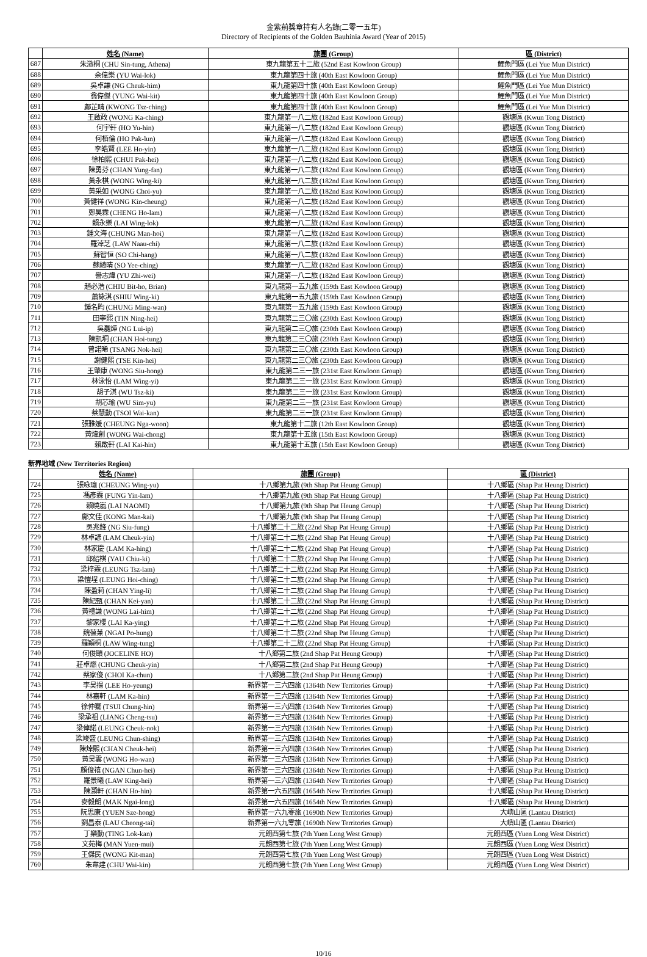金紫荊獎章持有人名錄(二零一五年)
Directory of Recipients of the Golden Bauhinia Award (Year of 2015)
| | 姓名 (Name) | 旅團 (Group) | 區 (District) |
| --- | --- | --- | --- |
| 687 | 朱澂桐 (CHU Sin-tung, Athena) | 東九龍第五十二旅 (52nd East Kowloon Group) | 鯉魚門區 (Lei Yue Mun District) |
| 688 | 余偉樂 (YU Wai-lok) | 東九龍第四十旅 (40th East Kowloon Group) | 鯉魚門區 (Lei Yue Mun District) |
| 689 | 吳卓謙 (NG Cheuk-him) | 東九龍第四十旅 (40th East Kowloon Group) | 鯉魚門區 (Lei Yue Mun District) |
| 690 | 翁偉傑 (YUNG Wai-kit) | 東九龍第四十旅 (40th East Kowloon Group) | 鯉魚門區 (Lei Yue Mun District) |
| 691 | 鄺芷晴 (KWONG Tsz-ching) | 東九龍第四十旅 (40th East Kowloon Group) | 鯉魚門區 (Lei Yue Mun District) |
| 692 | 王啟政 (WONG Ka-ching) | 東九龍第一八二旅 (182nd East Kowloon Group) | 觀塘區 (Kwun Tong District) |
| 693 | 何宇軒 (HO Yu-hin) | 東九龍第一八二旅 (182nd East Kowloon Group) | 觀塘區 (Kwun Tong District) |
| 694 | 何栢倫 (HO Pak-lun) | 東九龍第一八二旅 (182nd East Kowloon Group) | 觀塘區 (Kwun Tong District) |
| 695 | 李皓賢 (LEE Ho-yin) | 東九龍第一八二旅 (182nd East Kowloon Group) | 觀塘區 (Kwun Tong District) |
| 696 | 徐柏熙 (CHUI Pak-hei) | 東九龍第一八二旅 (182nd East Kowloon Group) | 觀塘區 (Kwun Tong District) |
| 697 | 陳勇芬 (CHAN Yung-fan) | 東九龍第一八二旅 (182nd East Kowloon Group) | 觀塘區 (Kwun Tong District) |
| 698 | 黃永棋 (WONG Wing-ki) | 東九龍第一八二旅 (182nd East Kowloon Group) | 觀塘區 (Kwun Tong District) |
| 699 | 黃采如 (WONG Choi-yu) | 東九龍第一八二旅 (182nd East Kowloon Group) | 觀塘區 (Kwun Tong District) |
| 700 | 黃健祥 (WONG Kin-cheung) | 東九龍第一八二旅 (182nd East Kowloon Group) | 觀塘區 (Kwun Tong District) |
| 701 | 鄭昊霖 (CHENG Ho-lam) | 東九龍第一八二旅 (182nd East Kowloon Group) | 觀塘區 (Kwun Tong District) |
| 702 | 賴永樂 (LAI Wing-lok) | 東九龍第一八二旅 (182nd East Kowloon Group) | 觀塘區 (Kwun Tong District) |
| 703 | 鍾文海 (CHUNG Man-hoi) | 東九龍第一八二旅 (182nd East Kowloon Group) | 觀塘區 (Kwun Tong District) |
| 704 | 羅淖芝 (LAW Naau-chi) | 東九龍第一八二旅 (182nd East Kowloon Group) | 觀塘區 (Kwun Tong District) |
| 705 | 蘇智恒 (SO Chi-hang) | 東九龍第一八二旅 (182nd East Kowloon Group) | 觀塘區 (Kwun Tong District) |
| 706 | 蘇綺晴 (SO Yee-ching) | 東九龍第一八二旅 (182nd East Kowloon Group) | 觀塘區 (Kwun Tong District) |
| 707 | 譽志煒 (YU Zhi-wei) | 東九龍第一八二旅 (182nd East Kowloon Group) | 觀塘區 (Kwun Tong District) |
| 708 | 趙必浩 (CHIU Bit-ho, Brian) | 東九龍第一五九旅 (159th East Kowloon Group) | 觀塘區 (Kwun Tong District) |
| 709 | 蕭詠淇 (SHIU Wing-ki) | 東九龍第一五九旅 (159th East Kowloon Group) | 觀塘區 (Kwun Tong District) |
| 710 | 鍾名昀 (CHUNG Ming-wan) | 東九龍第一五九旅 (159th East Kowloon Group) | 觀塘區 (Kwun Tong District) |
| 711 | 田寧熙 (TIN Ning-hei) | 東九龍第二三〇旅 (230th East Kowloon Group) | 觀塘區 (Kwun Tong District) |
| 712 | 吳磊燁 (NG Lui-ip) | 東九龍第二三〇旅 (230th East Kowloon Group) | 觀塘區 (Kwun Tong District) |
| 713 | 陳凱垌 (CHAN Hoi-tung) | 東九龍第二三〇旅 (230th East Kowloon Group) | 觀塘區 (Kwun Tong District) |
| 714 | 曾諾晞 (TSANG Nok-hei) | 東九龍第二三〇旅 (230th East Kowloon Group) | 觀塘區 (Kwun Tong District) |
| 715 | 謝健熙 (TSE Kin-hei) | 東九龍第二三〇旅 (230th East Kowloon Group) | 觀塘區 (Kwun Tong District) |
| 716 | 王肇康 (WONG Siu-hong) | 東九龍第二三一旅 (231st East Kowloon Group) | 觀塘區 (Kwun Tong District) |
| 717 | 林泳怡 (LAM Wing-yi) | 東九龍第二三一旅 (231st East Kowloon Group) | 觀塘區 (Kwun Tong District) |
| 718 | 胡子淇 (WU Tsz-ki) | 東九龍第二三一旅 (231st East Kowloon Group) | 觀塘區 (Kwun Tong District) |
| 719 | 胡芯瑜 (WU Sim-yu) | 東九龍第二三一旅 (231st East Kowloon Group) | 觀塘區 (Kwun Tong District) |
| 720 | 蔡慧勤 (TSOI Wai-kan) | 東九龍第二三一旅 (231st East Kowloon Group) | 觀塘區 (Kwun Tong District) |
| 721 | 張雅媛 (CHEUNG Nga-woon) | 東九龍第十二旅 (12th East Kowloon Group) | 觀塘區 (Kwun Tong District) |
| 722 | 黃煒創 (WONG Wai-chong) | 東九龍第十五旅 (15th East Kowloon Group) | 觀塘區 (Kwun Tong District) |
| 723 | 賴啟軒 (LAI Kai-hin) | 東九龍第十五旅 (15th East Kowloon Group) | 觀塘區 (Kwun Tong District) |
新界地域 (New Territories Region)
| | 姓名 (Name) | 旅團 (Group) | 區 (District) |
| --- | --- | --- | --- |
| 724 | 張咏瑜 (CHEUNG Wing-yu) | 十八鄉第九旅 (9th Shap Pat Heung Group) | 十八鄉區 (Shap Pat Heung District) |
| 725 | 馮彥霖 (FUNG Yin-lam) | 十八鄉第九旅 (9th Shap Pat Heung Group) | 十八鄉區 (Shap Pat Heung District) |
| 726 | 賴曉嵐 (LAI NAOMI) | 十八鄉第九旅 (9th Shap Pat Heung Group) | 十八鄉區 (Shap Pat Heung District) |
| 727 | 鄺文佳 (KONG Man-kai) | 十八鄉第九旅 (9th Shap Pat Heung Group) | 十八鄉區 (Shap Pat Heung District) |
| 728 | 吳兆鋒 (NG Siu-fung) | 十八鄉第二十二旅 (22nd Shap Pat Heung Group) | 十八鄉區 (Shap Pat Heung District) |
| 729 | 林卓諺 (LAM Cheuk-yin) | 十八鄉第二十二旅 (22nd Shap Pat Heung Group) | 十八鄉區 (Shap Pat Heung District) |
| 730 | 林家慶 (LAM Ka-hing) | 十八鄉第二十二旅 (22nd Shap Pat Heung Group) | 十八鄉區 (Shap Pat Heung District) |
| 731 | 邱紹棋 (YAU Chiu-ki) | 十八鄉第二十二旅 (22nd Shap Pat Heung Group) | 十八鄉區 (Shap Pat Heung District) |
| 732 | 梁梓霖 (LEUNG Tsz-lam) | 十八鄉第二十二旅 (22nd Shap Pat Heung Group) | 十八鄉區 (Shap Pat Heung District) |
| 733 | 梁愷埕 (LEUNG Hoi-ching) | 十八鄉第二十二旅 (22nd Shap Pat Heung Group) | 十八鄉區 (Shap Pat Heung District) |
| 734 | 陳盈莉 (CHAN Ying-li) | 十八鄉第二十二旅 (22nd Shap Pat Heung Group) | 十八鄉區 (Shap Pat Heung District) |
| 735 | 陳紀甄 (CHAN Kei-yan) | 十八鄉第二十二旅 (22nd Shap Pat Heung Group) | 十八鄉區 (Shap Pat Heung District) |
| 736 | 黃禮謙 (WONG Lai-him) | 十八鄉第二十二旅 (22nd Shap Pat Heung Group) | 十八鄉區 (Shap Pat Heung District) |
| 737 | 黎家櫻 (LAI Ka-ying) | 十八鄉第二十二旅 (22nd Shap Pat Heung Group) | 十八鄉區 (Shap Pat Heung District) |
| 738 | 魏葆蒹 (NGAI Po-hung) | 十八鄉第二十二旅 (22nd Shap Pat Heung Group) | 十八鄉區 (Shap Pat Heung District) |
| 739 | 羅穎桐 (LAW Wing-tung) | 十八鄉第二十二旅 (22nd Shap Pat Heung Group) | 十八鄉區 (Shap Pat Heung District) |
| 740 | 何俊頤 (JOCELINE HO) | 十八鄉第二旅 (2nd Shap Pat Heung Group) | 十八鄉區 (Shap Pat Heung District) |
| 741 | 莊卓燃 (CHUNG Cheuk-yin) | 十八鄉第二旅 (2nd Shap Pat Heung Group) | 十八鄉區 (Shap Pat Heung District) |
| 742 | 蔡家俊 (CHOI Ka-chun) | 十八鄉第二旅 (2nd Shap Pat Heung Group) | 十八鄉區 (Shap Pat Heung District) |
| 743 | 李昊揚 (LEE Ho-yeung) | 新界第一三六四旅 (1364th New Territories Group) | 十八鄉區 (Shap Pat Heung District) |
| 744 | 林嘉軒 (LAM Ka-hin) | 新界第一三六四旅 (1364th New Territories Group) | 十八鄉區 (Shap Pat Heung District) |
| 745 | 徐仲騫 (TSUI Chung-hin) | 新界第一三六四旅 (1364th New Territories Group) | 十八鄉區 (Shap Pat Heung District) |
| 746 | 梁承祖 (LIANG Cheng-tsu) | 新界第一三六四旅 (1364th New Territories Group) | 十八鄉區 (Shap Pat Heung District) |
| 747 | 梁倬諾 (LEUNG Cheuk-nok) | 新界第一三六四旅 (1364th New Territories Group) | 十八鄉區 (Shap Pat Heung District) |
| 748 | 梁竣盛 (LEUNG Chun-shing) | 新界第一三六四旅 (1364th New Territories Group) | 十八鄉區 (Shap Pat Heung District) |
| 749 | 陳焯熙 (CHAN Cheuk-hei) | 新界第一三六四旅 (1364th New Territories Group) | 十八鄉區 (Shap Pat Heung District) |
| 750 | 黃昊雲 (WONG Ho-wan) | 新界第一三六四旅 (1364th New Territories Group) | 十八鄉區 (Shap Pat Heung District) |
| 751 | 顏俊禧 (NGAN Chun-hei) | 新界第一三六四旅 (1364th New Territories Group) | 十八鄉區 (Shap Pat Heung District) |
| 752 | 羅景曦 (LAW King-hei) | 新界第一三六四旅 (1364th New Territories Group) | 十八鄉區 (Shap Pat Heung District) |
| 753 | 陳灝軒 (CHAN Ho-hin) | 新界第一六五四旅 (1654th New Territories Group) | 十八鄉區 (Shap Pat Heung District) |
| 754 | 麥毅朗 (MAK Ngai-long) | 新界第一六五四旅 (1654th New Territories Group) | 十八鄉區 (Shap Pat Heung District) |
| 755 | 阮思康 (YUEN Sze-hong) | 新界第一六九零旅 (1690th New Territories Group) | 大嶼山區 (Lantau District) |
| 756 | 劉昌泰 (LAU Cheong-tai) | 新界第一六九零旅 (1690th New Territories Group) | 大嶼山區 (Lantau District) |
| 757 | 丁樂勤 (TING Lok-kan) | 元朗西第七旅 (7th Yuen Long West Group) | 元朗西區 (Yuen Long West District) |
| 758 | 文苑梅 (MAN Yuen-mui) | 元朗西第七旅 (7th Yuen Long West Group) | 元朗西區 (Yuen Long West District) |
| 759 | 王傑民 (WONG Kit-man) | 元朗西第七旅 (7th Yuen Long West Group) | 元朗西區 (Yuen Long West District) |
| 760 | 朱韋建 (CHU Wai-kin) | 元朗西第七旅 (7th Yuen Long West Group) | 元朗西區 (Yuen Long West District) |
10/16